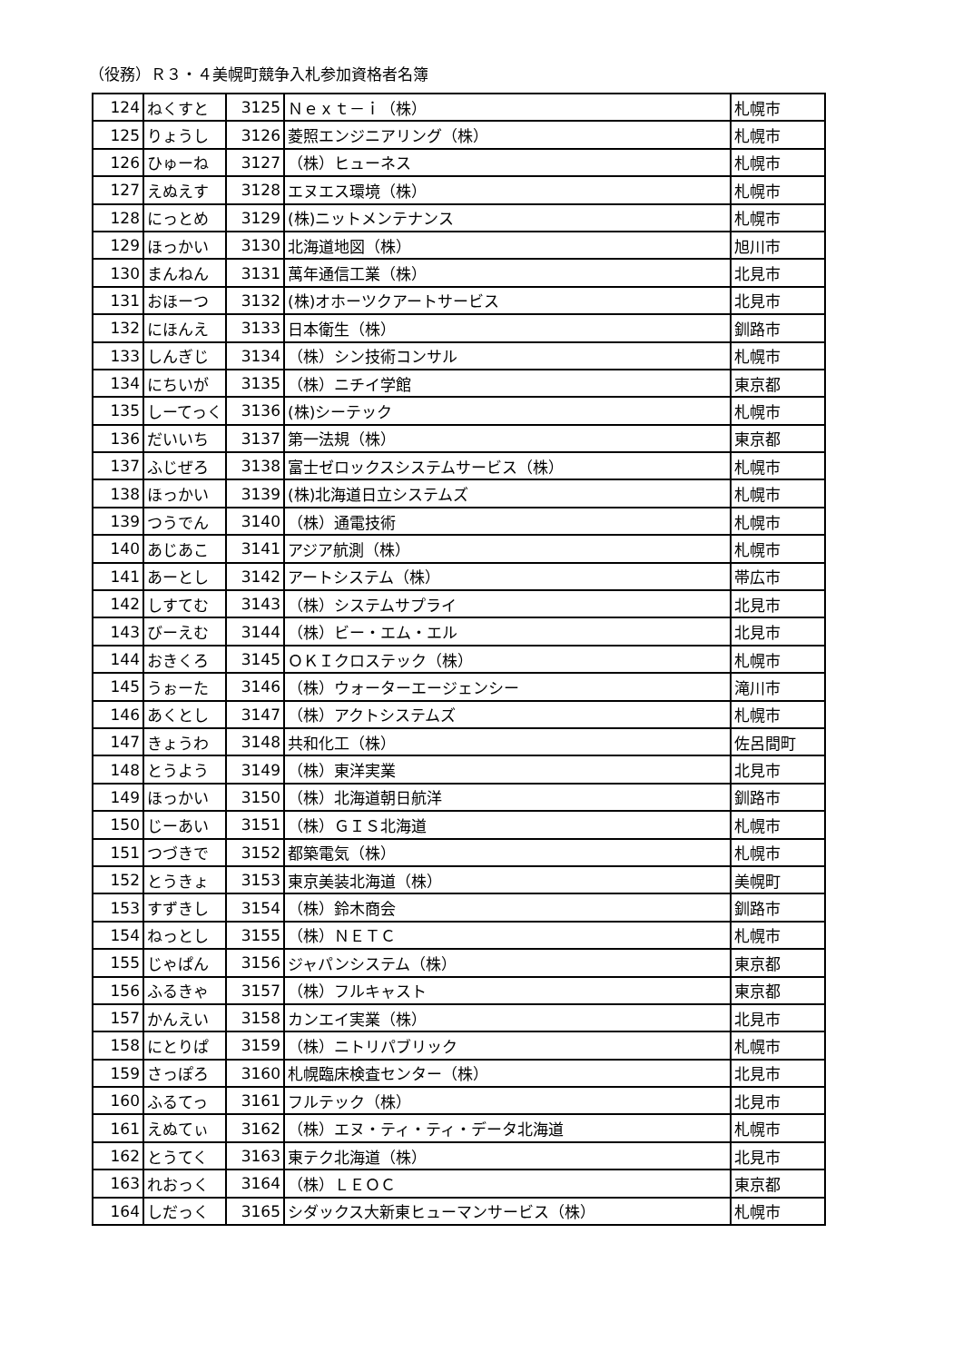（役務）Ｒ３・４美幌町競争入札参加資格者名簿
| 124 | ねくすと | 3125 | Ｎｅｘｔ－ｉ（株） | 札幌市 |
| 125 | りょうし | 3126 | 菱照エンジニアリング（株） | 札幌市 |
| 126 | ひゅーね | 3127 | （株）ヒューネス | 札幌市 |
| 127 | えぬえす | 3128 | エヌエス環境（株） | 札幌市 |
| 128 | にっとめ | 3129 | (株)ニットメンテナンス | 札幌市 |
| 129 | ほっかい | 3130 | 北海道地図（株） | 旭川市 |
| 130 | まんねん | 3131 | 萬年通信工業（株） | 北見市 |
| 131 | おほーつ | 3132 | (株)オホーツクアートサービス | 北見市 |
| 132 | にほんえ | 3133 | 日本衛生（株） | 釧路市 |
| 133 | しんぎじ | 3134 | （株）シン技術コンサル | 札幌市 |
| 134 | にちいが | 3135 | （株）ニチイ学館 | 東京都 |
| 135 | しーてっく | 3136 | (株)シーテック | 札幌市 |
| 136 | だいいち | 3137 | 第一法規（株） | 東京都 |
| 137 | ふじぜろ | 3138 | 富士ゼロックスシステムサービス（株） | 札幌市 |
| 138 | ほっかい | 3139 | (株)北海道日立システムズ | 札幌市 |
| 139 | つうでん | 3140 | （株）通電技術 | 札幌市 |
| 140 | あじあこ | 3141 | アジア航測（株） | 札幌市 |
| 141 | あーとし | 3142 | アートシステム（株） | 帯広市 |
| 142 | しすてむ | 3143 | （株）システムサプライ | 北見市 |
| 143 | びーえむ | 3144 | （株）ビー・エム・エル | 北見市 |
| 144 | おきくろ | 3145 | ＯＫＩクロステック（株） | 札幌市 |
| 145 | うぉーた | 3146 | （株）ウォーターエージェンシー | 滝川市 |
| 146 | あくとし | 3147 | （株）アクトシステムズ | 札幌市 |
| 147 | きょうわ | 3148 | 共和化工（株） | 佐呂間町 |
| 148 | とうよう | 3149 | （株）東洋実業 | 北見市 |
| 149 | ほっかい | 3150 | （株）北海道朝日航洋 | 釧路市 |
| 150 | じーあい | 3151 | （株）ＧＩＳ北海道 | 札幌市 |
| 151 | つづきで | 3152 | 都築電気（株） | 札幌市 |
| 152 | とうきょ | 3153 | 東京美装北海道（株） | 美幌町 |
| 153 | すずきし | 3154 | （株）鈴木商会 | 釧路市 |
| 154 | ねっとし | 3155 | （株）ＮＥＴＣ | 札幌市 |
| 155 | じゃぱん | 3156 | ジャパンシステム（株） | 東京都 |
| 156 | ふるきゃ | 3157 | （株）フルキャスト | 東京都 |
| 157 | かんえい | 3158 | カンエイ実業（株） | 北見市 |
| 158 | にとりぱ | 3159 | （株）ニトリパブリック | 札幌市 |
| 159 | さっぽろ | 3160 | 札幌臨床検査センター（株） | 北見市 |
| 160 | ふるてっ | 3161 | フルテック（株） | 北見市 |
| 161 | えぬてぃ | 3162 | （株）エヌ・ティ・ティ・データ北海道 | 札幌市 |
| 162 | とうてく | 3163 | 東テク北海道（株） | 北見市 |
| 163 | れおっく | 3164 | （株）ＬＥＯＣ | 東京都 |
| 164 | しだっく | 3165 | シダックス大新東ヒューマンサービス（株） | 札幌市 |